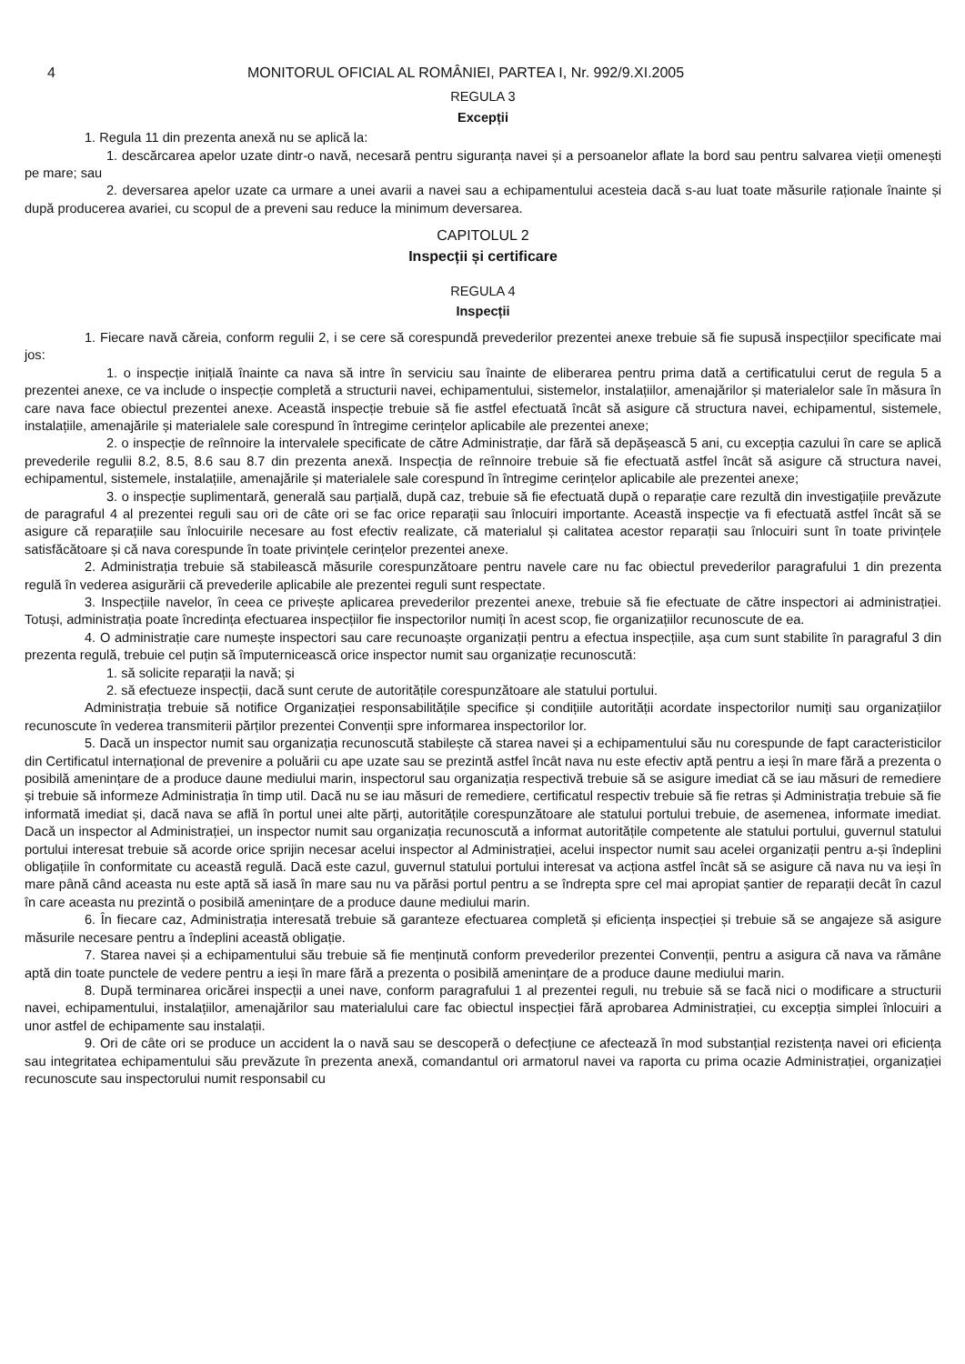4 MONITORUL OFICIAL AL ROMÂNIEI, PARTEA I, Nr. 992/9.XI.2005
REGULA 3
Excepții
1. Regula 11 din prezenta anexă nu se aplică la:
1. descărcarea apelor uzate dintr-o navă, necesară pentru siguranța navei și a persoanelor aflate la bord sau pentru salvarea vieții omenești pe mare; sau
2. deversarea apelor uzate ca urmare a unei avarii a navei sau a echipamentului acesteia dacă s-au luat toate măsurile raționale înainte și după producerea avariei, cu scopul de a preveni sau reduce la minimum deversarea.
CAPITOLUL 2
Inspecții și certificare
REGULA 4
Inspecții
1. Fiecare navă căreia, conform regulii 2, i se cere să corespundă prevederilor prezentei anexe trebuie să fie supusă inspecțiilor specificate mai jos:
1. o inspecție inițială înainte ca nava să intre în serviciu sau înainte de eliberarea pentru prima dată a certificatului cerut de regula 5 a prezentei anexe, ce va include o inspecție completă a structurii navei, echipamentului, sistemelor, instalațiilor, amenajărilor și materialelor sale în măsura în care nava face obiectul prezentei anexe. Această inspecție trebuie să fie astfel efectuată încât să asigure că structura navei, echipamentul, sistemele, instalațiile, amenajările și materialele sale corespund în întregime cerințelor aplicabile ale prezentei anexe;
2. o inspecție de reînnoire la intervalele specificate de către Administrație, dar fără să depășească 5 ani, cu excepția cazului în care se aplică prevederile regulii 8.2, 8.5, 8.6 sau 8.7 din prezenta anexă. Inspecția de reînnoire trebuie să fie efectuată astfel încât să asigure că structura navei, echipamentul, sistemele, instalațiile, amenajările și materialele sale corespund în întregime cerințelor aplicabile ale prezentei anexe;
3. o inspecție suplimentară, generală sau parțială, după caz, trebuie să fie efectuată după o reparație care rezultă din investigațiile prevăzute de paragraful 4 al prezentei reguli sau ori de câte ori se fac orice reparații sau înlocuiri importante. Această inspecție va fi efectuată astfel încât să se asigure că reparațiile sau înlocuirile necesare au fost efectiv realizate, că materialul și calitatea acestor reparații sau înlocuiri sunt în toate privințele satisfăcătoare și că nava corespunde în toate privințele cerințelor prezentei anexe.
2. Administrația trebuie să stabilească măsurile corespunzătoare pentru navele care nu fac obiectul prevederilor paragrafului 1 din prezenta regulă în vederea asigurării că prevederile aplicabile ale prezentei reguli sunt respectate.
3. Inspecțiile navelor, în ceea ce privește aplicarea prevederilor prezentei anexe, trebuie să fie efectuate de către inspectori ai administrației. Totuși, administrația poate încredința efectuarea inspecțiilor fie inspectorilor numiți în acest scop, fie organizațiilor recunoscute de ea.
4. O administrație care numește inspectori sau care recunoaște organizații pentru a efectua inspecțiile, așa cum sunt stabilite în paragraful 3 din prezenta regulă, trebuie cel puțin să împuternicească orice inspector numit sau organizație recunoscută:
1. să solicite reparații la navă; și
2. să efectueze inspecții, dacă sunt cerute de autoritățile corespunzătoare ale statului portului.
Administrația trebuie să notifice Organizației responsabilitățile specifice și condițiile autorității acordate inspectorilor numiți sau organizațiilor recunoscute în vederea transmiterii părților prezentei Convenții spre informarea inspectorilor lor.
5. Dacă un inspector numit sau organizația recunoscută stabilește că starea navei și a echipamentului său nu corespunde de fapt caracteristicilor din Certificatul internațional de prevenire a poluării cu ape uzate sau se prezintă astfel încât nava nu este efectiv aptă pentru a ieși în mare fără a prezenta o posibilă amenințare de a produce daune mediului marin, inspectorul sau organizația respectivă trebuie să se asigure imediat că se iau măsuri de remediere și trebuie să informeze Administrația în timp util. Dacă nu se iau măsuri de remediere, certificatul respectiv trebuie să fie retras și Administrația trebuie să fie informată imediat și, dacă nava se află în portul unei alte părți, autoritățile corespunzătoare ale statului portului trebuie, de asemenea, informate imediat. Dacă un inspector al Administrației, un inspector numit sau organizația recunoscută a informat autoritățile competente ale statului portului, guvernul statului portului interesat trebuie să acorde orice sprijin necesar acelui inspector al Administrației, acelui inspector numit sau acelei organizații pentru a-și îndeplini obligațiile în conformitate cu această regulă. Dacă este cazul, guvernul statului portului interesat va acționa astfel încât să se asigure că nava nu va ieși în mare până când aceasta nu este aptă să iasă în mare sau nu va părăsi portul pentru a se îndrepta spre cel mai apropiat șantier de reparații decât în cazul în care aceasta nu prezintă o posibilă amenințare de a produce daune mediului marin.
6. În fiecare caz, Administrația interesată trebuie să garanteze efectuarea completă și eficiența inspecției și trebuie să se angajeze să asigure măsurile necesare pentru a îndeplini această obligație.
7. Starea navei și a echipamentului său trebuie să fie menținută conform prevederilor prezentei Convenții, pentru a asigura că nava va rămâne aptă din toate punctele de vedere pentru a ieși în mare fără a prezenta o posibilă amenințare de a produce daune mediului marin.
8. După terminarea oricărei inspecții a unei nave, conform paragrafului 1 al prezentei reguli, nu trebuie să se facă nici o modificare a structurii navei, echipamentului, instalațiilor, amenajărilor sau materialului care fac obiectul inspecției fără aprobarea Administrației, cu excepția simplei înlocuiri a unor astfel de echipamente sau instalații.
9. Ori de câte ori se produce un accident la o navă sau se descoperă o defecțiune ce afectează în mod substanțial rezistența navei ori eficiența sau integritatea echipamentului său prevăzute în prezenta anexă, comandantul ori armatorul navei va raporta cu prima ocazie Administrației, organizației recunoscute sau inspectorului numit responsabil cu